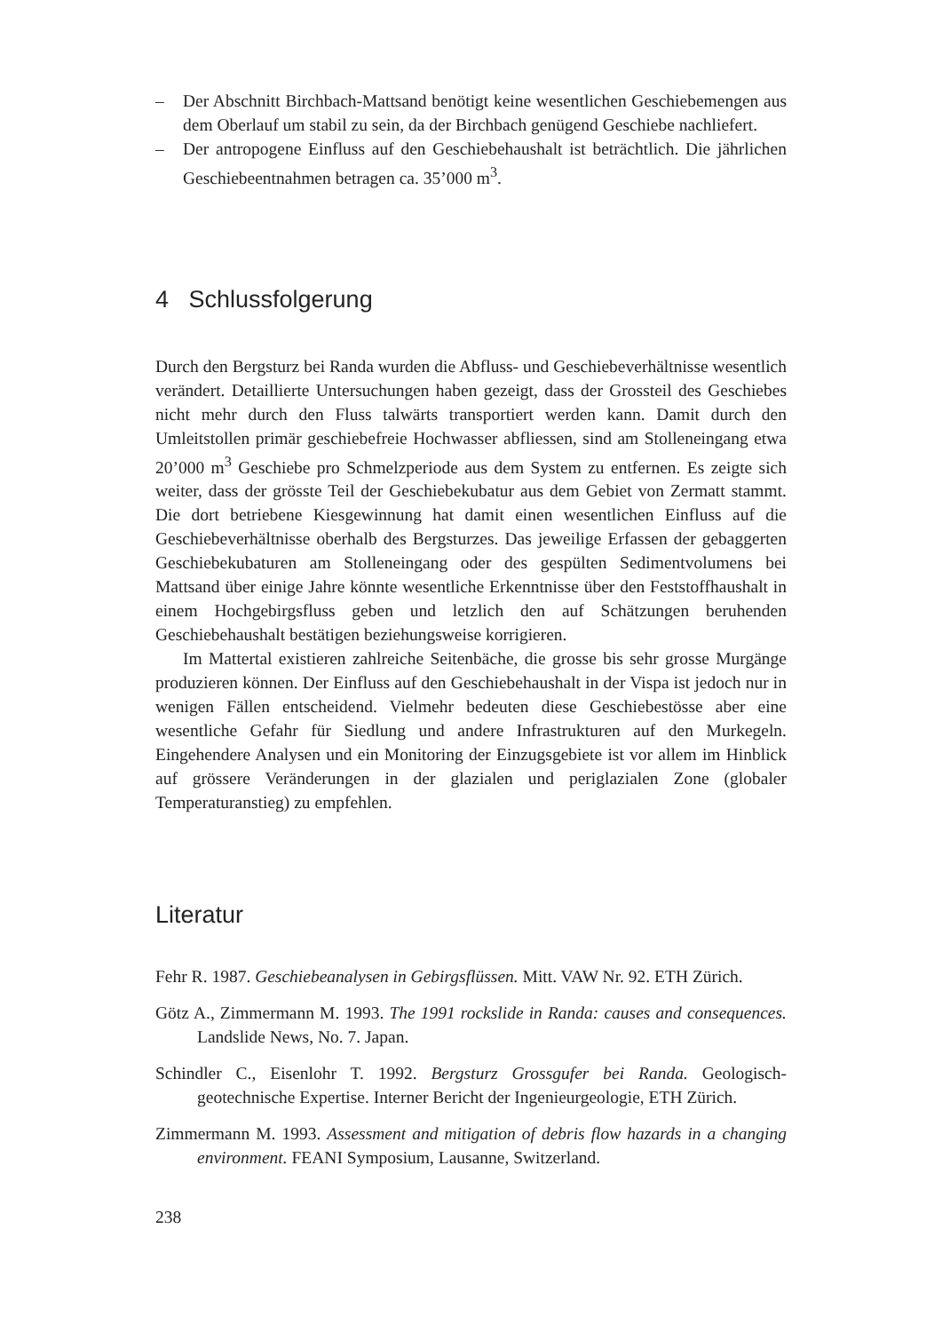– Der Abschnitt Birchbach-Mattsand benötigt keine wesentlichen Geschiebemengen aus dem Oberlauf um stabil zu sein, da der Birchbach genügend Geschiebe nachliefert.
– Der antropogene Einfluss auf den Geschiebehaushalt ist beträchtlich. Die jährlichen Geschiebeentnahmen betragen ca. 35’000 m<sup>3</sup>.
4 Schlussfolgerung
Durch den Bergsturz bei Randa wurden die Abfluss- und Geschiebeverhältnisse wesentlich verändert. Detaillierte Untersuchungen haben gezeigt, dass der Grossteil des Geschiebes nicht mehr durch den Fluss talwärts transportiert werden kann. Damit durch den Umleitstollen primär geschiebefreie Hochwasser abfliessen, sind am Stolleneingang etwa 20’000 m<sup>3</sup> Geschiebe pro Schmelzperiode aus dem System zu entfernen. Es zeigte sich weiter, dass der grösste Teil der Geschiebekubatur aus dem Gebiet von Zermatt stammt. Die dort betriebene Kiesgewinnung hat damit einen wesentlichen Einfluss auf die Geschiebeverhältnisse oberhalb des Bergsturzes. Das jeweilige Erfassen der gebaggerten Geschiebekubaturen am Stolleneingang oder des gespülten Sedimentvolumens bei Mattsand über einige Jahre könnte wesentliche Erkenntnisse über den Feststoffhaushalt in einem Hochgebirgsfluss geben und letzlich den auf Schätzungen beruhenden Geschiebehaushalt bestätigen beziehungsweise korrigieren.
Im Mattertal existieren zahlreiche Seitenbäche, die grosse bis sehr grosse Murgänge produzieren können. Der Einfluss auf den Geschiebehaushalt in der Vispa ist jedoch nur in wenigen Fällen entscheidend. Vielmehr bedeuten diese Geschiebestösse aber eine wesentliche Gefahr für Siedlung und andere Infrastrukturen auf den Murkegeln. Eingehendere Analysen und ein Monitoring der Einzugsgebiete ist vor allem im Hinblick auf grössere Veränderungen in der glazialen und periglazialen Zone (globaler Temperaturanstieg) zu empfehlen.
Literatur
Fehr R. 1987. Geschiebeanalysen in Gebirgsflüssen. Mitt. VAW Nr. 92. ETH Zürich.
Götz A., Zimmermann M. 1993. The 1991 rockslide in Randa: causes and consequences. Landslide News, No. 7. Japan.
Schindler C., Eisenlohr T. 1992. Bergsturz Grossgufer bei Randa. Geologisch-geotechnische Expertise. Interner Bericht der Ingenieurgeologie, ETH Zürich.
Zimmermann M. 1993. Assessment and mitigation of debris flow hazards in a changing environment. FEANI Symposium, Lausanne, Switzerland.
238